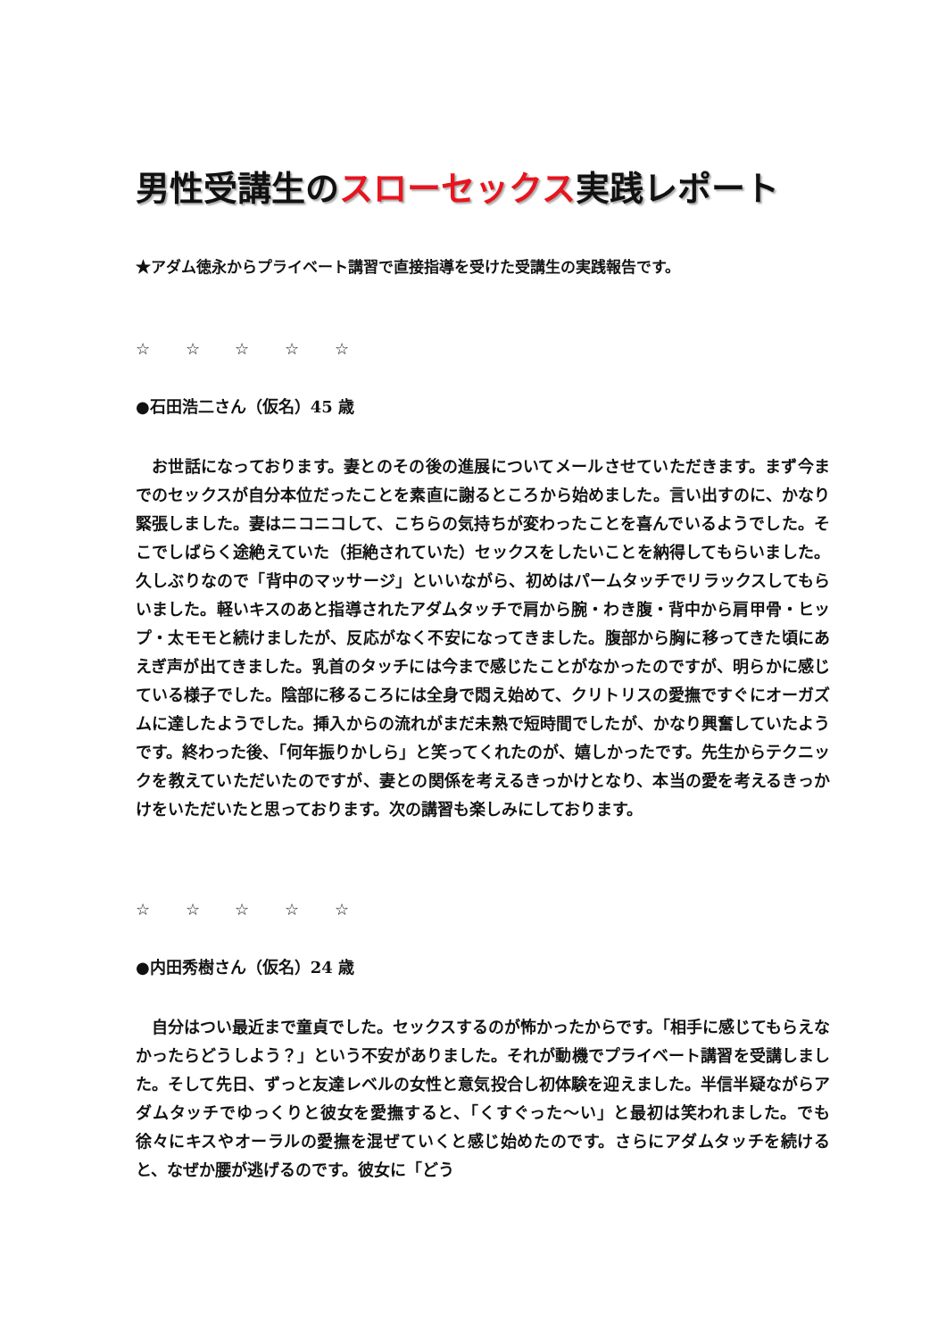男性受講生のスローセックス実践レポート
★アダム徳永からプライベート講習で直接指導を受けた受講生の実践報告です。
☆ ☆ ☆ ☆ ☆
●石田浩二さん（仮名）45 歳
お世話になっております。妻とのその後の進展についてメールさせていただきます。まず今までのセックスが自分本位だったことを素直に謝るところから始めました。言い出すのに、かなり緊張しました。妻はニコニコして、こちらの気持ちが変わったことを喜んでいるようでした。そこでしばらく途絶えていた（拒絶されていた）セックスをしたいことを納得してもらいました。久しぶりなので「背中のマッサージ」といいながら、初めはパームタッチでリラックスしてもらいました。軽いキスのあと指導されたアダムタッチで肩から腕・わき腹・背中から肩甲骨・ヒップ・太モモと続けましたが、反応がなく不安になってきました。腹部から胸に移ってきた頃にあえぎ声が出てきました。乳首のタッチには今まで感じたことがなかったのですが、明らかに感じている様子でした。陰部に移るころには全身で悶え始めて、クリトリスの愛撫ですぐにオーガズムに達したようでした。挿入からの流れがまだ未熟で短時間でしたが、かなり興奮していたようです。終わった後、「何年振りかしら」と笑ってくれたのが、嬉しかったです。先生からテクニックを教えていただいたのですが、妻との関係を考えるきっかけとなり、本当の愛を考えるきっかけをいただいたと思っております。次の講習も楽しみにしております。
☆ ☆ ☆ ☆ ☆
●内田秀樹さん（仮名）24 歳
自分はつい最近まで童貞でした。セックスするのが怖かったからです。「相手に感じてもらえなかったらどうしよう？」という不安がありました。それが動機でプライベート講習を受講しました。そして先日、ずっと友達レベルの女性と意気投合し初体験を迎えました。半信半疑ながらアダムタッチでゆっくりと彼女を愛撫すると、「くすぐった～い」と最初は笑われました。でも徐々にキスやオーラルの愛撫を混ぜていくと感じ始めたのです。さらにアダムタッチを続けると、なぜか腰が逃げるのです。彼女に「どう